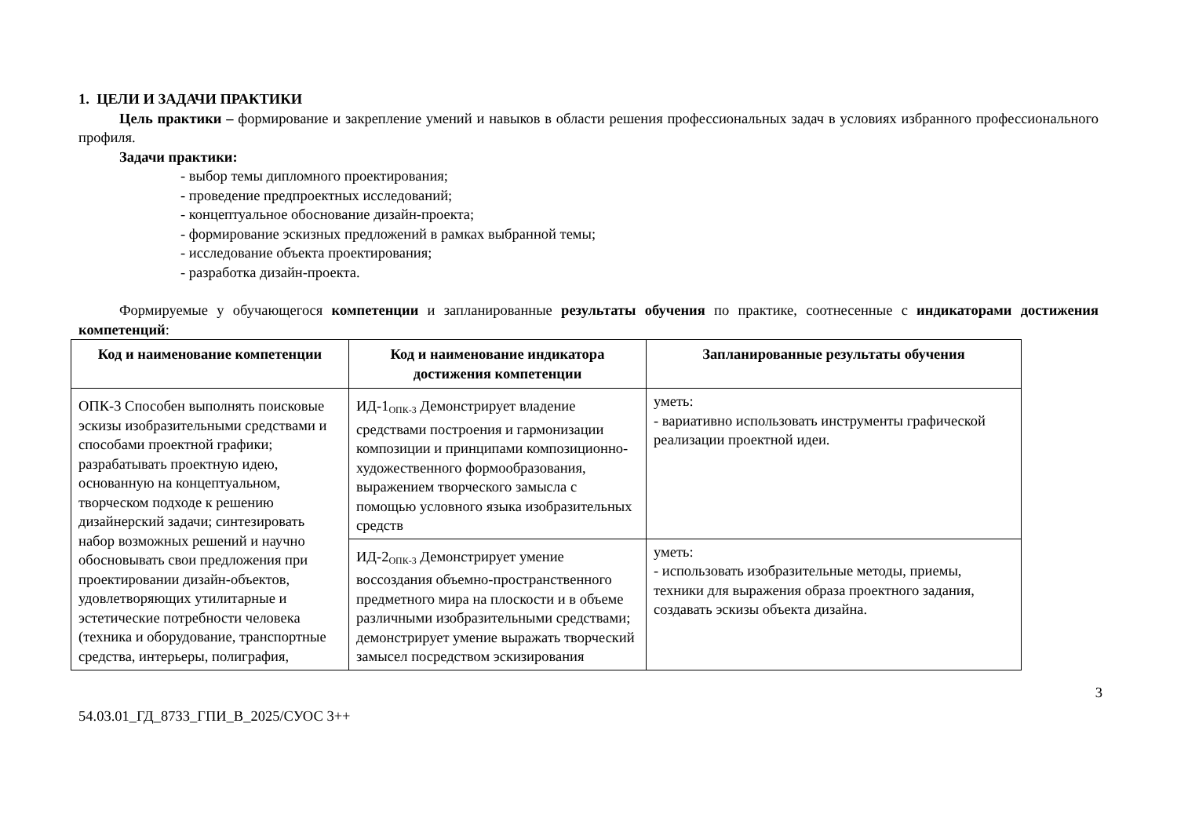1. ЦЕЛИ И ЗАДАЧИ ПРАКТИКИ
Цель практики – формирование и закрепление умений и навыков в области решения профессиональных задач в условиях избранного профессионального профиля.
Задачи практики:
- выбор темы дипломного проектирования;
- проведение предпроектных исследований;
- концептуальное обоснование дизайн-проекта;
- формирование эскизных предложений в рамках выбранной темы;
- исследование объекта проектирования;
- разработка дизайн-проекта.
Формируемые у обучающегося компетенции и запланированные результаты обучения по практике, соотнесенные с индикаторами достижения компетенций:
| Код и наименование компетенции | Код и наименование индикатора достижения компетенции | Запланированные результаты обучения |
| --- | --- | --- |
| ОПК-3 Способен выполнять поисковые эскизы изобразительными средствами и способами проектной графики; разрабатывать проектную идею, основанную на концептуальном, творческом подходе к решению дизайнерский задачи; синтезировать набор возможных решений и научно обосновывать свои предложения при проектировании дизайн-объектов, удовлетворяющих утилитарные и эстетические потребности человека (техника и оборудование, транспортные средства, интерьеры, полиграфия, | ИД-1<sub>ОПК-3</sub> Демонстрирует владение средствами построения и гармонизации композиции и принципами композиционно-художественного формообразования, выражением творческого замысла с помощью условного языка изобразительных средств | уметь: - вариативно использовать инструменты графической реализации проектной идеи. |
| | ИД-2<sub>ОПК-3</sub> Демонстрирует умение воссоздания объемно-пространственного предметного мира на плоскости и в объеме различными изобразительными средствами; демонстрирует умение выражать творческий замысел посредством эскизирования | уметь: - использовать изобразительные методы, приемы, техники для выражения образа проектного задания, создавать эскизы объекта дизайна. |
3
54.03.01_ГД_8733_ГПИ_В_2025/СУОС 3++